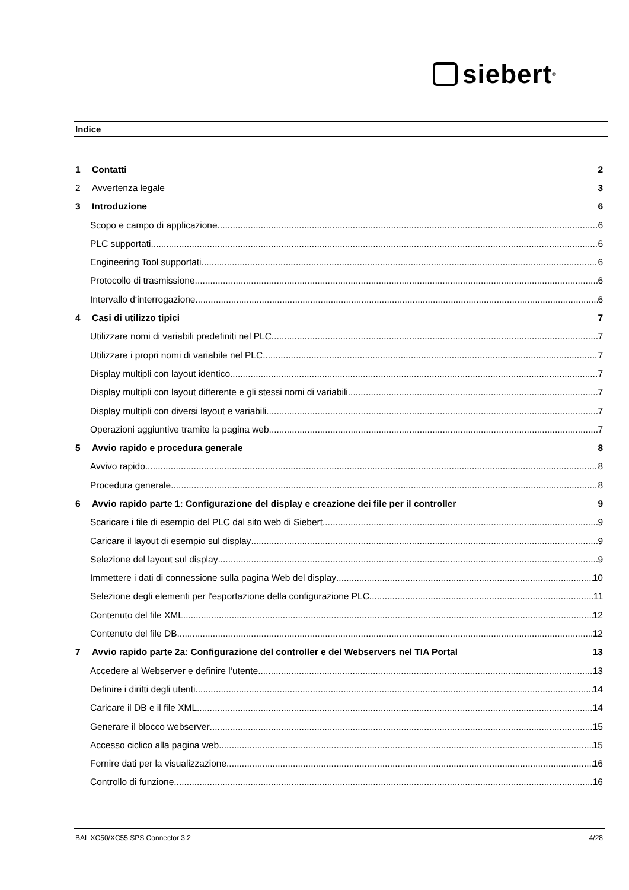siebert<sup>®</sup>
Indice
1 Contatti 2
2 Avvertenza legale 3
3 Introduzione 6
Scopo e campo di applicazione
6
PLC supportati
6
Engineering Tool supportati
6
Protocollo di trasmissione
6
Intervallo d‘interrogazione
6
4 Casi di utilizzo tipici 7
Utilizzare nomi di variabili predefiniti nel PLC
7
Utilizzare i propri nomi di variabile nel PLC
7
Display multipli con layout identico
7
Display multipli con layout differente e gli stessi nomi di variabili
7
Display multipli con diversi layout e variabili
7
Operazioni aggiuntive tramite la pagina web
7
5 Avvio rapido e procedura generale 8
Avvivo rapido
8
Procedura generale
8
6 Avvio rapido parte 1: Configurazione del display e creazione dei file per il controller 9
Scaricare i file di esempio del PLC dal sito web di Siebert
9
Caricare il layout di esempio sul display
9
Selezione del layout sul display
9
Immettere i dati di connessione sulla pagina Web del display
10
Selezione degli elementi per l'esportazione della configurazione PLC
11
Contenuto del file XML
12
Contenuto del file DB
12
7 Avvio rapido parte 2a: Configurazione del controller e del Webservers nel TIA Portal 13
Accedere al Webserver e definire l‘utente
13
Definire i diritti degli utenti
14
Caricare il DB e il file XML
14
Generare il blocco webserver
15
Accesso ciclico alla pagina web
15
Fornire dati per la visualizzazione
16
Controllo di funzione
16
BAL XC50/XC55 SPS Connector 3.2 4/28